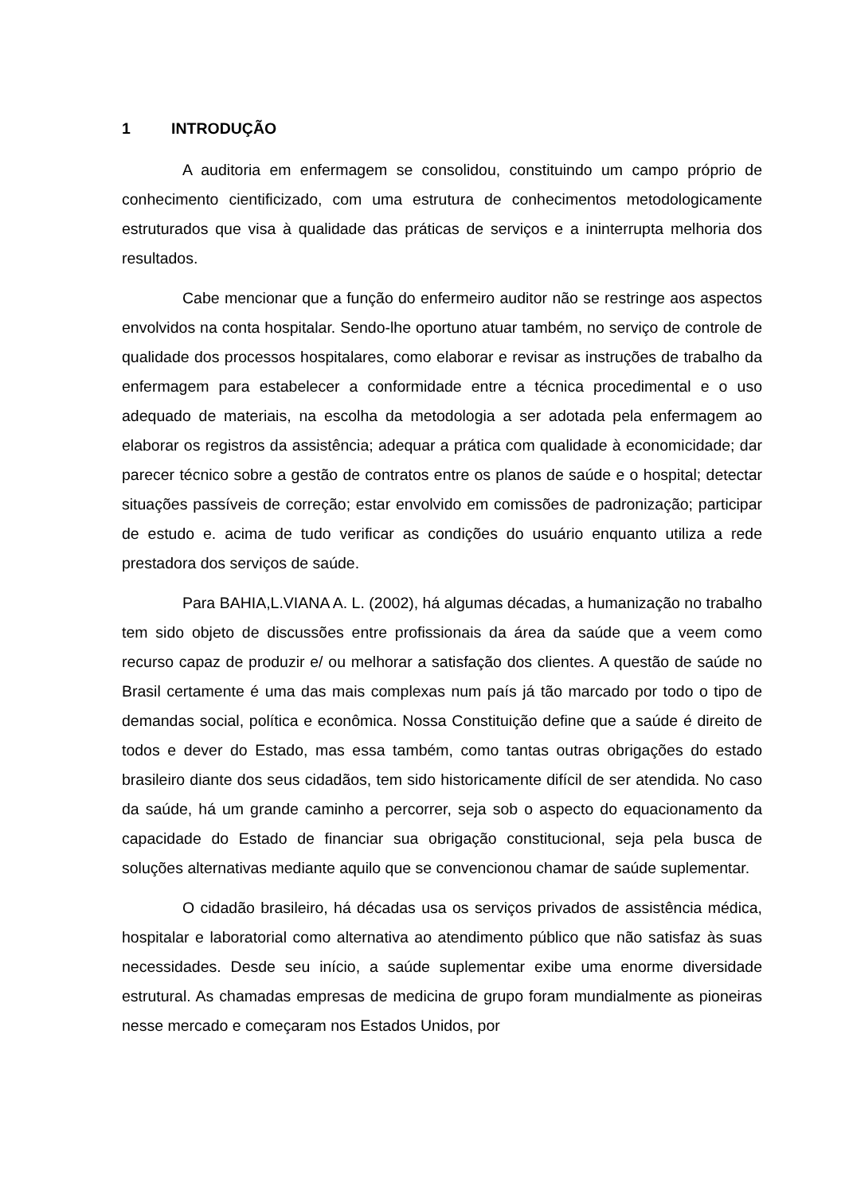1 INTRODUÇÃO
A auditoria em enfermagem se consolidou, constituindo um campo próprio de conhecimento cientificizado, com uma estrutura de conhecimentos metodologicamente estruturados que visa à qualidade das práticas de serviços e a ininterrupta melhoria dos resultados.
Cabe mencionar que a função do enfermeiro auditor não se restringe aos aspectos envolvidos na conta hospitalar. Sendo-lhe oportuno atuar também, no serviço de controle de qualidade dos processos hospitalares, como elaborar e revisar as instruções de trabalho da enfermagem para estabelecer a conformidade entre a técnica procedimental e o uso adequado de materiais, na escolha da metodologia a ser adotada pela enfermagem ao elaborar os registros da assistência; adequar a prática com qualidade à economicidade; dar parecer técnico sobre a gestão de contratos entre os planos de saúde e o hospital; detectar situações passíveis de correção; estar envolvido em comissões de padronização; participar de estudo e. acima de tudo verificar as condições do usuário enquanto utiliza a rede prestadora dos serviços de saúde.
Para BAHIA,L.VIANA A. L. (2002), há algumas décadas, a humanização no trabalho tem sido objeto de discussões entre profissionais da área da saúde que a veem como recurso capaz de produzir e/ ou melhorar a satisfação dos clientes. A questão de saúde no Brasil certamente é uma das mais complexas num país já tão marcado por todo o tipo de demandas social, política e econômica. Nossa Constituição define que a saúde é direito de todos e dever do Estado, mas essa também, como tantas outras obrigações do estado brasileiro diante dos seus cidadãos, tem sido historicamente difícil de ser atendida. No caso da saúde, há um grande caminho a percorrer, seja sob o aspecto do equacionamento da capacidade do Estado de financiar sua obrigação constitucional, seja pela busca de soluções alternativas mediante aquilo que se convencionou chamar de saúde suplementar.
O cidadão brasileiro, há décadas usa os serviços privados de assistência médica, hospitalar e laboratorial como alternativa ao atendimento público que não satisfaz às suas necessidades. Desde seu início, a saúde suplementar exibe uma enorme diversidade estrutural. As chamadas empresas de medicina de grupo foram mundialmente as pioneiras nesse mercado e começaram nos Estados Unidos, por